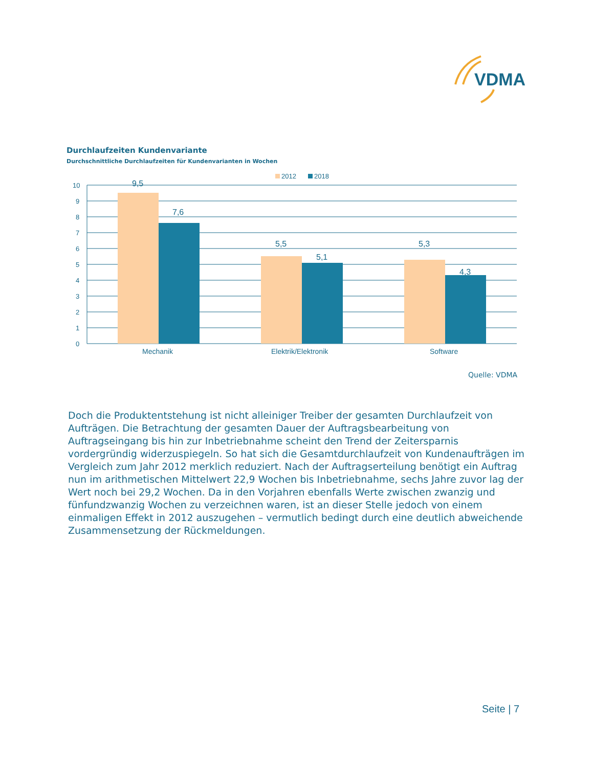VDMA
Durchlaufzeiten Kundenvariante
Durchschnittliche Durchlaufzeiten für Kundenvarianten in Wochen
2012
2018
10
9
8
7
6
5
4
3
2
1
0
9,5
7,6
5,5
5,1
5,3
4,3
Mechanik
Elektrik/Elektronik
Software
Quelle: VDMA
Doch die Produktentstehung ist nicht alleiniger Treiber der gesamten Durchlaufzeit von Aufträgen. Die Betrachtung der gesamten Dauer der Auftragsbearbeitung von Auftragseingang bis hin zur Inbetriebnahme scheint den Trend der Zeitersparnis vordergründig widerzuspiegeln. So hat sich die Gesamtdurchlaufzeit von Kundenaufträgen im Vergleich zum Jahr 2012 merklich reduziert. Nach der Auftragserteilung benötigt ein Auftrag nun im arithmetischen Mittelwert 22,9 Wochen bis Inbetriebnahme, sechs Jahre zuvor lag der Wert noch bei 29,2 Wochen. Da in den Vorjahren ebenfalls Werte zwischen zwanzig und fünfundzwanzig Wochen zu verzeichnen waren, ist an dieser Stelle jedoch von einem einmaligen Effekt in 2012 auszugehen – vermutlich bedingt durch eine deutlich abweichende Zusammensetzung der Rückmeldungen.
Seite | 7